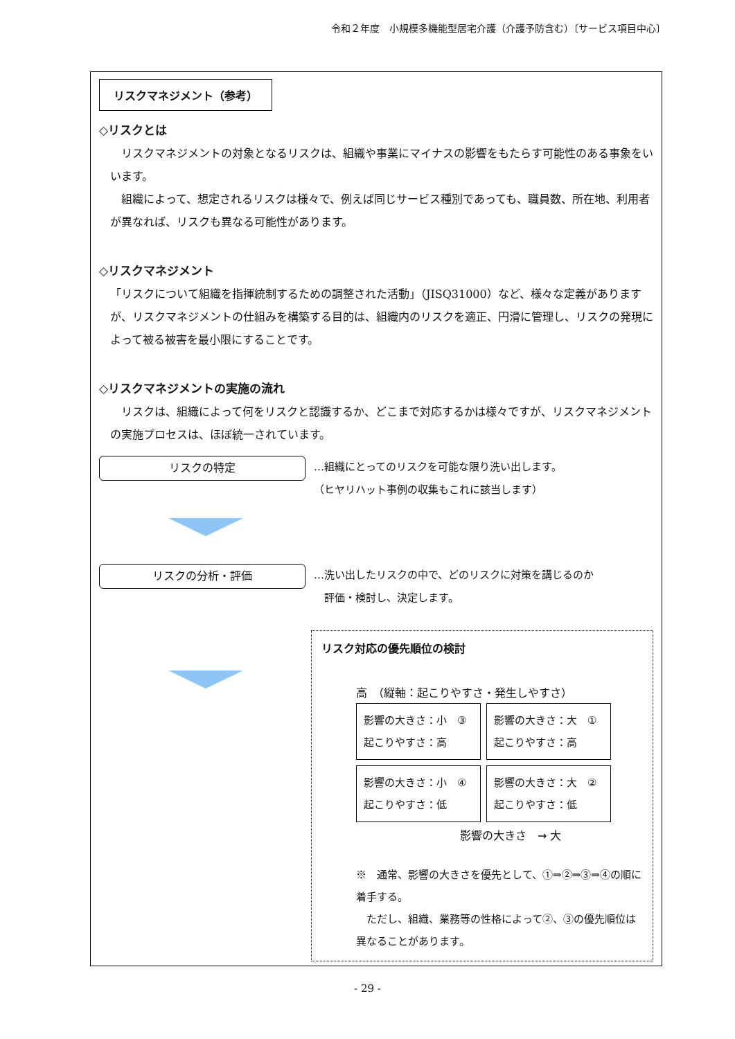令和２年度　小規模多機能型居宅介護（介護予防含む）〔サービス項目中心〕
リスクマネジメント（参考）
◇リスクとは
　リスクマネジメントの対象となるリスクは、組織や事業にマイナスの影響をもたらす可能性のある事象をいいます。
　組織によって、想定されるリスクは様々で、例えば同じサービス種別であっても、職員数、所在地、利用者が異なれば、リスクも異なる可能性があります。
◇リスクマネジメント
「リスクについて組織を指揮統制するための調整された活動」（JISQ31000）など、様々な定義がありますが、リスクマネジメントの仕組みを構築する目的は、組織内のリスクを適正、円滑に管理し、リスクの発現によって被る被害を最小限にすることです。
◇リスクマネジメントの実施の流れ
　リスクは、組織によって何をリスクと認識するか、どこまで対応するかは様々ですが、リスクマネジメントの実施プロセスは、ほぼ統一されています。
リスクの特定
…組織にとってのリスクを可能な限り洗い出します。
（ヒヤリハット事例の収集もこれに該当します）
リスクの分析・評価
…洗い出したリスクの中で、どのリスクに対策を講じるのか
　評価・検討し、決定します。
リスク対応の優先順位の検討
高　（縦軸：起こりやすさ・発生しやすさ）
影響の大きさ：小　③
起こりやすさ：高
影響の大きさ：大　①
起こりやすさ：高
影響の大きさ：小　④
起こりやすさ：低
影響の大きさ：大　②
起こりやすさ：低
影響の大きさ　→ 大
※　通常、影響の大きさを優先として、①⇒②⇒③⇒④の順に着手する。
　ただし、組織、業務等の性格によって②、③の優先順位は異なることがあります。
- 29 -